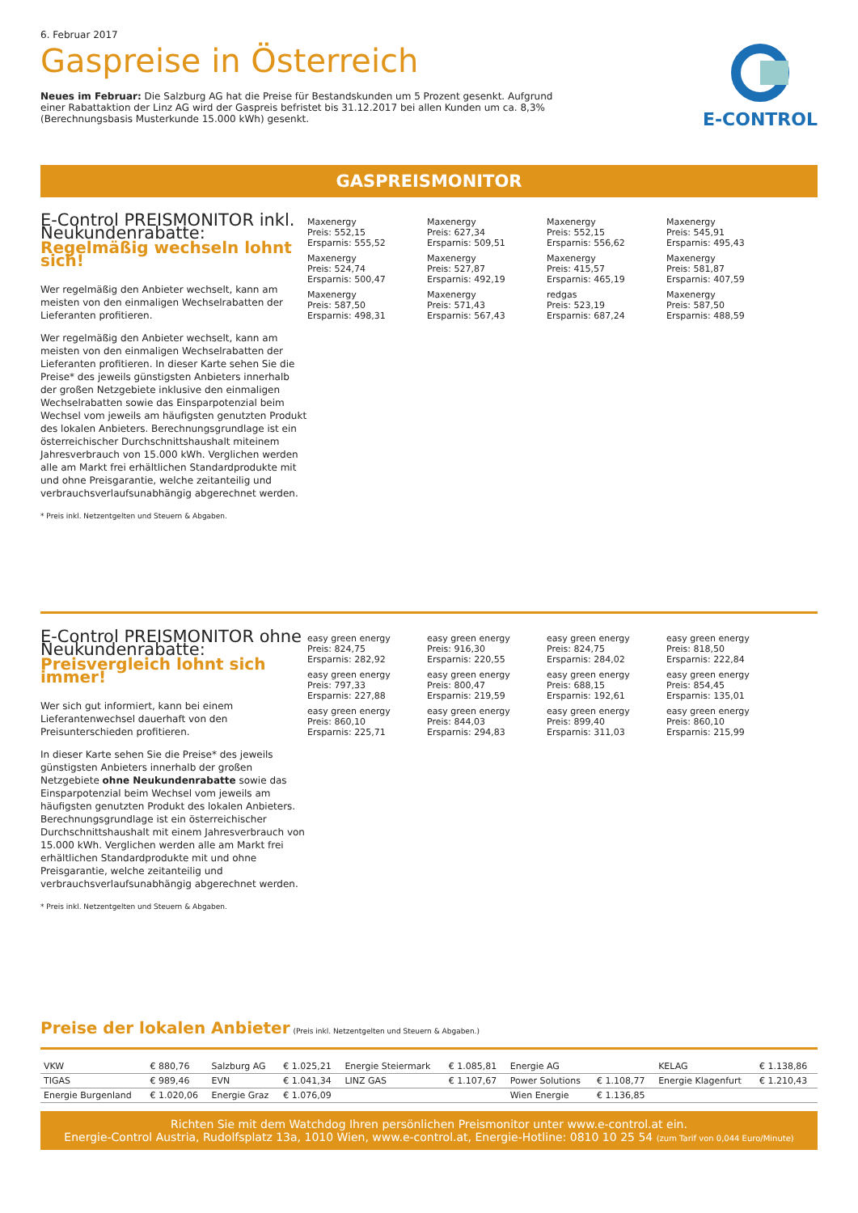6. Februar 2017
Gaspreise in Österreich
E-CONTROL
Neues im Februar: Die Salzburg AG hat die Preise für Bestandskunden um 5 Prozent gesenkt. Aufgrund einer Rabattaktion der Linz AG wird der Gaspreis befristet bis 31.12.2017 bei allen Kunden um ca. 8,3% (Berechnungsbasis Musterkunde 15.000 kWh) gesenkt.
GASPREISMONITOR
E-Control PREISMONITOR inkl. Neukundenrabatte:
Regelmäßig wechseln lohnt sich!
Wer regelmäßig den Anbieter wechselt, kann am meisten von den einmaligen Wechselrabatten der Lieferanten profitieren.
Wer regelmäßig den Anbieter wechselt, kann am meisten von den einmaligen Wechselrabatten der Lieferanten profitieren. In dieser Karte sehen Sie die Preise* des jeweils günstigsten Anbieters innerhalb der großen Netzgebiete inklusive den einmaligen Wechselrabatten sowie das Einsparpotenzial beim Wechsel vom jeweils am häufigsten genutzten Produkt des lokalen Anbieters. Berechnungsgrundlage ist ein österreichischer Durchschnittshaushalt miteinem Jahresverbrauch von 15.000 kWh. Verglichen werden alle am Markt frei erhältlichen Standardprodukte mit und ohne Preisgarantie, welche zeitanteilig und verbrauchsverlaufsunabhängig abgerechnet werden.
* Preis inkl. Netzentgelten und Steuern & Abgaben.
Maxenergy
Preis: 552,15
Ersparnis: 555,52
Maxenergy
Preis: 627,34
Ersparnis: 509,51
Maxenergy
Preis: 552,15
Ersparnis: 556,62
Maxenergy
Preis: 545,91
Ersparnis: 495,43
Maxenergy
Preis: 524,74
Ersparnis: 500,47
Maxenergy
Preis: 527,87
Ersparnis: 492,19
Maxenergy
Preis: 415,57
Ersparnis: 465,19
Maxenergy
Preis: 581,87
Ersparnis: 407,59
Maxenergy
Preis: 587,50
Ersparnis: 498,31
Maxenergy
Preis: 571,43
Ersparnis: 567,43
redgas
Preis: 523,19
Ersparnis: 687,24
Maxenergy
Preis: 587,50
Ersparnis: 488,59
E-Control PREISMONITOR ohne Neukundenrabatte:
Preisvergleich lohnt sich immer!
Wer sich gut informiert, kann bei einem Lieferantenwechsel dauerhaft von den Preisunterschieden profitieren.
In dieser Karte sehen Sie die Preise* des jeweils günstigsten Anbieters innerhalb der großen Netzgebiete ohne Neukundenrabatte sowie das Einsparpotenzial beim Wechsel vom jeweils am häufigsten genutzten Produkt des lokalen Anbieters. Berechnungsgrundlage ist ein österreichischer Durchschnittshaushalt mit einem Jahresverbrauch von 15.000 kWh. Verglichen werden alle am Markt frei erhältlichen Standardprodukte mit und ohne Preisgarantie, welche zeitanteilig und verbrauchsverlaufsunabhängig abgerechnet werden.
* Preis inkl. Netzentgelten und Steuern & Abgaben.
easy green energy
Preis: 824,75
Ersparnis: 282,92
easy green energy
Preis: 916,30
Ersparnis: 220,55
easy green energy
Preis: 824,75
Ersparnis: 284,02
easy green energy
Preis: 818,50
Ersparnis: 222,84
easy green energy
Preis: 797,33
Ersparnis: 227,88
easy green energy
Preis: 800,47
Ersparnis: 219,59
easy green energy
Preis: 688,15
Ersparnis: 192,61
easy green energy
Preis: 854,45
Ersparnis: 135,01
easy green energy
Preis: 860,10
Ersparnis: 225,71
easy green energy
Preis: 844,03
Ersparnis: 294,83
easy green energy
Preis: 899,40
Ersparnis: 311,03
easy green energy
Preis: 860,10
Ersparnis: 215,99
Preise der lokalen Anbieter (Preis inkl. Netzentgelten und Steuern & Abgaben.)
| VKW | € 880,76 | Salzburg AG | € 1.025,21 | Energie Steiermark | € 1.085,81 | Energie AG | | KELAG | € 1.138,86 |
| TIGAS | € 989,46 | EVN | € 1.041,34 | LINZ GAS | € 1.107,67 | Power Solutions | € 1.108,77 | Energie Klagenfurt | € 1.210,43 |
| Energie Burgenland | € 1.020,06 | Energie Graz | € 1.076,09 | | | Wien Energie | € 1.136,85 | | |
Richten Sie mit dem Watchdog Ihren persönlichen Preismonitor unter www.e-control.at ein.
Energie-Control Austria, Rudolfsplatz 13a, 1010 Wien, www.e-control.at, Energie-Hotline: 0810 10 25 54 (zum Tarif von 0,044 Euro/Minute)